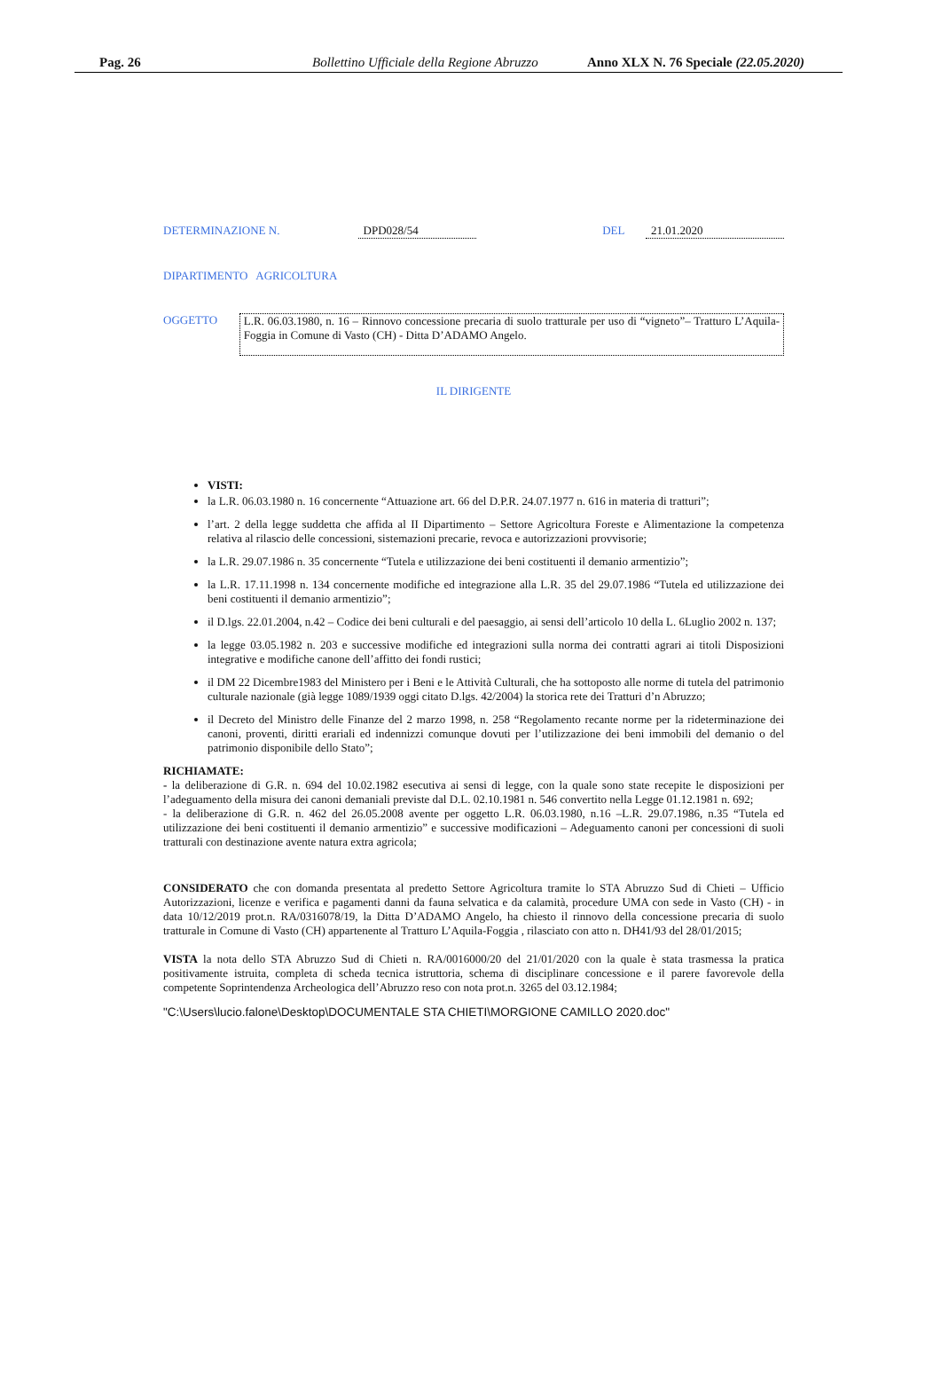Pag. 26 Bollettino Ufficiale della Regione Abruzzo Anno XLX N. 76 Speciale (22.05.2020)
DETERMINAZIONE N. DPD028/54 DEL 21.01.2020
DIPARTIMENTO AGRICOLTURA
OGGETTO L.R. 06.03.1980, n. 16 – Rinnovo concessione precaria di suolo tratturale per uso di “vigneto”– Tratturo L’Aquila-Foggia in Comune di Vasto (CH) - Ditta D’ADAMO Angelo.
IL DIRIGENTE
VISTI:
la L.R. 06.03.1980 n. 16 concernente “Attuazione art. 66 del D.P.R. 24.07.1977 n. 616 in materia di tratturi”;
l’art. 2 della legge suddetta che affida al II Dipartimento – Settore Agricoltura Foreste e Alimentazione la competenza relativa al rilascio delle concessioni, sistemazioni precarie, revoca e autorizzazioni provvisorie;
la L.R. 29.07.1986 n. 35 concernente “Tutela e utilizzazione dei beni costituenti il demanio armentizio”;
la L.R. 17.11.1998 n. 134 concernente modifiche ed integrazione alla L.R. 35 del 29.07.1986 “Tutela ed utilizzazione dei beni costituenti il demanio armentizio”;
il D.lgs. 22.01.2004, n.42 – Codice dei beni culturali e del paesaggio, ai sensi dell’articolo 10 della L. 6Luglio 2002 n. 137;
la legge 03.05.1982 n. 203 e successive modifiche ed integrazioni sulla norma dei contratti agrari ai titoli Disposizioni integrative e modifiche canone dell’affitto dei fondi rustici;
il DM 22 Dicembre1983 del Ministero per i Beni e le Attività Culturali, che ha sottoposto alle norme di tutela del patrimonio culturale nazionale (già legge 1089/1939 oggi citato D.lgs. 42/2004) la storica rete dei Tratturi d’n Abruzzo;
il Decreto del Ministro delle Finanze del 2 marzo 1998, n. 258 “Regolamento recante norme per la rideterminazione dei canoni, proventi, diritti erariali ed indennizzi comunque dovuti per l’utilizzazione dei beni immobili del demanio o del patrimonio disponibile dello Stato”;
RICHIAMATE:
- la deliberazione di G.R. n. 694 del 10.02.1982 esecutiva ai sensi di legge, con la quale sono state recepite le disposizioni per l’adeguamento della misura dei canoni demaniali previste dal D.L. 02.10.1981 n. 546 convertito nella Legge 01.12.1981 n. 692;
- la deliberazione di G.R. n. 462 del 26.05.2008 avente per oggetto L.R. 06.03.1980, n.16 –L.R. 29.07.1986, n.35 “Tutela ed utilizzazione dei beni costituenti il demanio armentizio” e successive modificazioni – Adeguamento canoni per concessioni di suoli tratturali con destinazione avente natura extra agricola;
CONSIDERATO che con domanda presentata al predetto Settore Agricoltura tramite lo STA Abruzzo Sud di Chieti – Ufficio Autorizzazioni, licenze e verifica e pagamenti danni da fauna selvatica e da calamità, procedure UMA con sede in Vasto (CH) - in data 10/12/2019 prot.n. RA/0316078/19, la Ditta D’ADAMO Angelo, ha chiesto il rinnovo della concessione precaria di suolo tratturale in Comune di Vasto (CH) appartenente al Tratturo L’Aquila-Foggia , rilasciato con atto n. DH41/93 del 28/01/2015;
VISTA la nota dello STA Abruzzo Sud di Chieti n. RA/0016000/20 del 21/01/2020 con la quale è stata trasmessa la pratica positivamente istruita, completa di scheda tecnica istruttoria, schema di disciplinare concessione e il parere favorevole della competente Soprintendenza Archeologica dell’Abruzzo reso con nota prot.n. 3265 del 03.12.1984;
"C:\Users\lucio.falone\Desktop\DOCUMENTALE STA CHIETI\MORGIONE CAMILLO 2020.doc"